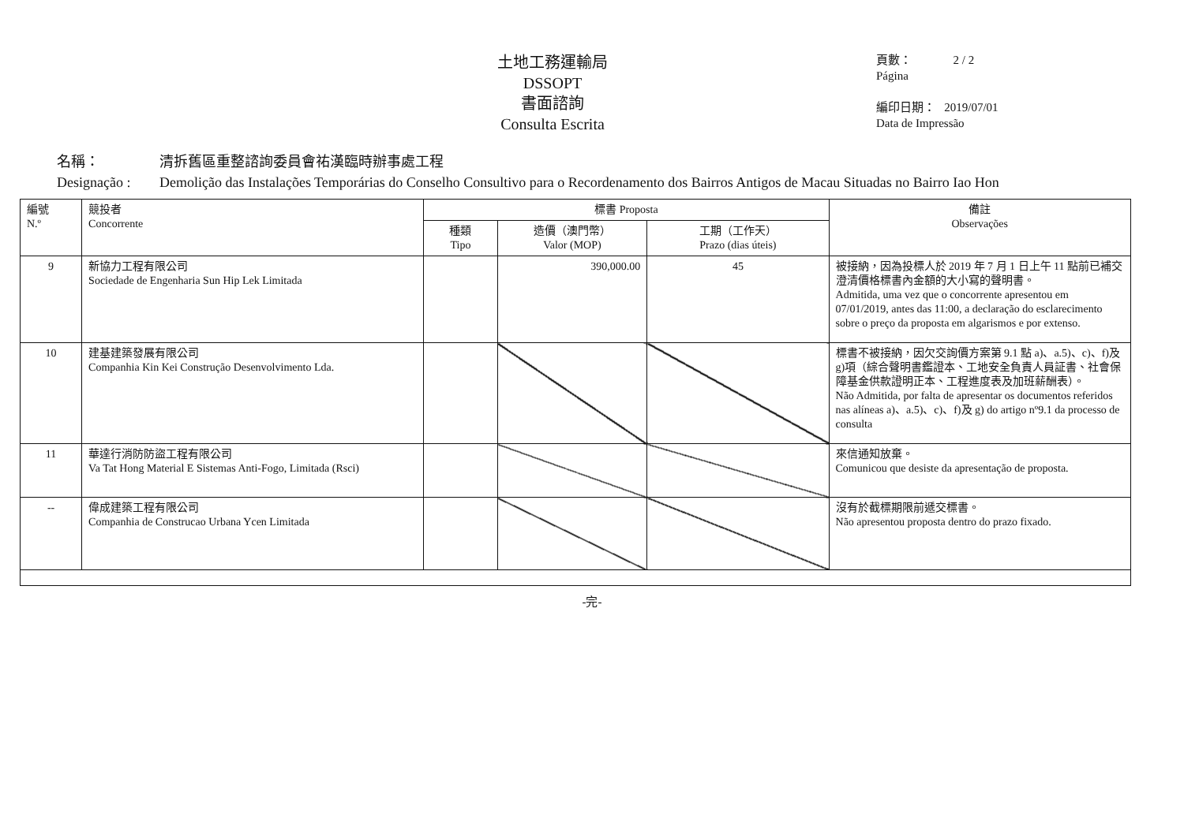土地工務運輸局
DSSOPT
書面諮詢
Consulta Escrita
頁數： 2 / 2
Página
編印日期： 2019/07/01
Data de Impressão
名稱： 清拆舊區重整諮詢委員會祐漢臨時辦事處工程
Designação : Demolição das Instalações Temporárias do Conselho Consultivo para o Recordenamento dos Bairros Antigos de Macau Situadas no Bairro Iao Hon
| 編號 N.º | 競投者 Concorrente | 標書 Proposta | | | 備註 Observações |
| --- | --- | --- | --- | --- | --- |
| | | 種類 Tipo | 造價（澳門幣） Valor (MOP) | 工期（工作天） Prazo (dias úteis) | |
| 9 | 新協力工程有限公司 Sociedade de Engenharia Sun Hip Lek Limitada | | 390,000.00 | 45 | 被接納，因為投標人於 2019 年 7 月 1 日上午 11 點前已補交澄清價格標書內金額的大小寫的聲明書。 Admitida, uma vez que o concorrente apresentou em 07/01/2019, antes das 11:00, a declaração do esclarecimento sobre o preço da proposta em algarismos e por extenso. |
| 10 | 建基建築發展有限公司 Companhia Kin Kei Construção Desenvolvimento Lda. | | | | 標書不被接納，因欠交詢價方案第 9.1 點 a)、a.5)、c)、f)及 g)項（綜合聲明書鑑證本、工地安全負責人員証書、社會保障基金供款證明正本、工程進度表及加班薪酬表）。 Não Admitida, por falta de apresentar os documentos referidos nas alíneas a)、a.5)、c)、f)及 g) do artigo nº9.1 da processo de consulta |
| 11 | 華達行消防防盜工程有限公司 Va Tat Hong Material E Sistemas Anti-Fogo, Limitada (Rsci) | | | | 來信通知放棄。 Comunicou que desiste da apresentação de proposta. |
| -- | 偉成建築工程有限公司 Companhia de Construcao Urbana Ycen Limitada | | | | 沒有於截標期限前遞交標書。 Não apresentou proposta dentro do prazo fixado. |
-完-